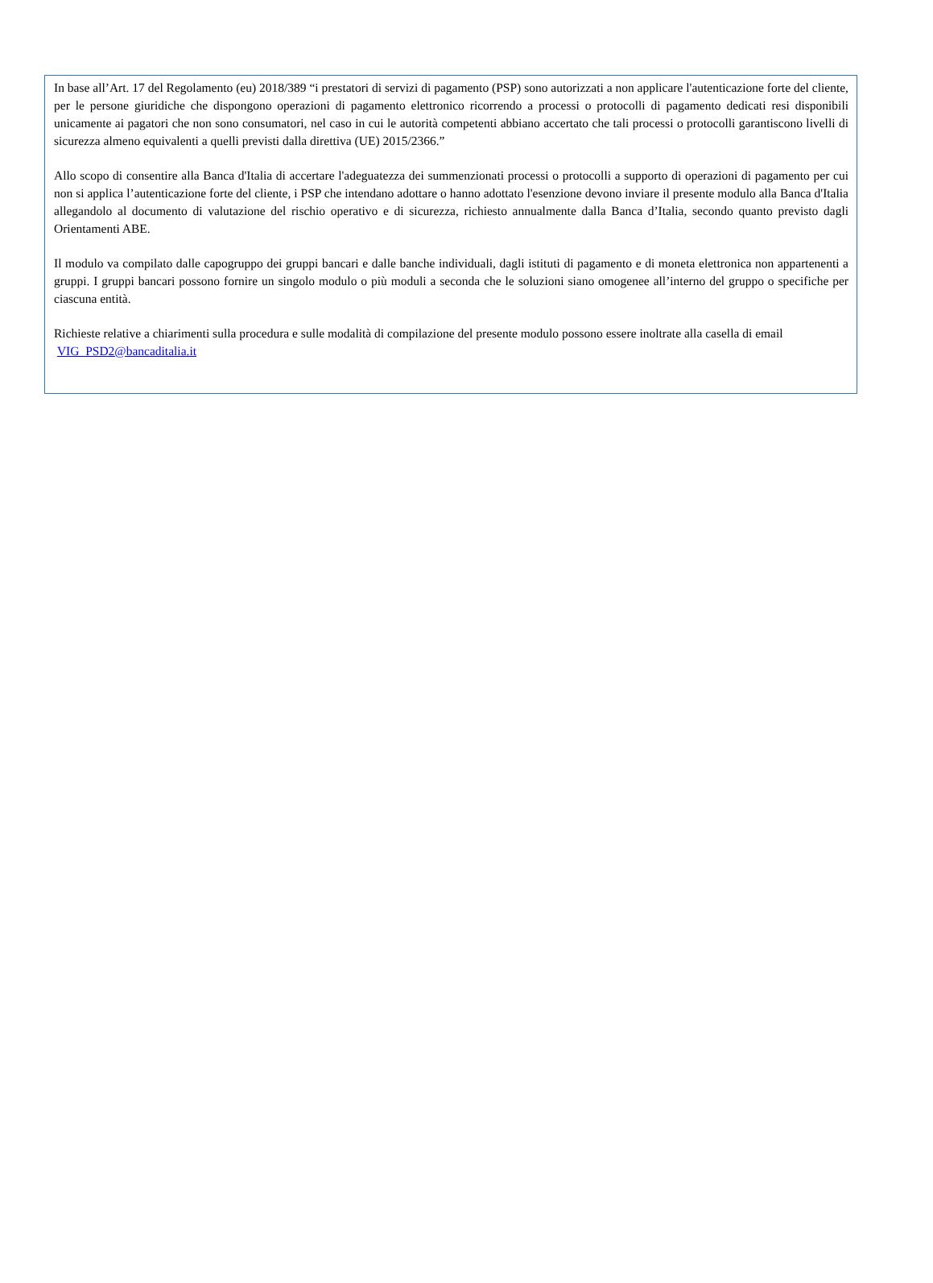In base all’Art. 17 del Regolamento (eu) 2018/389 “i prestatori di servizi di pagamento (PSP) sono autorizzati a non applicare l'autenticazione forte del cliente, per le persone giuridiche che dispongono operazioni di pagamento elettronico ricorrendo a processi o protocolli di pagamento dedicati resi disponibili unicamente ai pagatori che non sono consumatori, nel caso in cui le autorità competenti abbiano accertato che tali processi o protocolli garantiscono livelli di sicurezza almeno equivalenti a quelli previsti dalla direttiva (UE) 2015/2366.”
Allo scopo di consentire alla Banca d'Italia di accertare l'adeguatezza dei summenzionati processi o protocolli a supporto di operazioni di pagamento per cui non si applica l’autenticazione forte del cliente, i PSP che intendano adottare o hanno adottato l'esenzione devono inviare il presente modulo alla Banca d'Italia allegandolo al documento di valutazione del rischio operativo e di sicurezza, richiesto annualmente dalla Banca d’Italia, secondo quanto previsto dagli Orientamenti ABE.
Il modulo va compilato dalle capogruppo dei gruppi bancari e dalle banche individuali, dagli istituti di pagamento e di moneta elettronica non appartenenti a gruppi. I gruppi bancari possono fornire un singolo modulo o più moduli a seconda che le soluzioni siano omogenee all’interno del gruppo o specifiche per ciascuna entità.
Richieste relative a chiarimenti sulla procedura e sulle modalità di compilazione del presente modulo possono essere inoltrate alla casella di email VIG_PSD2@bancaditalia.it